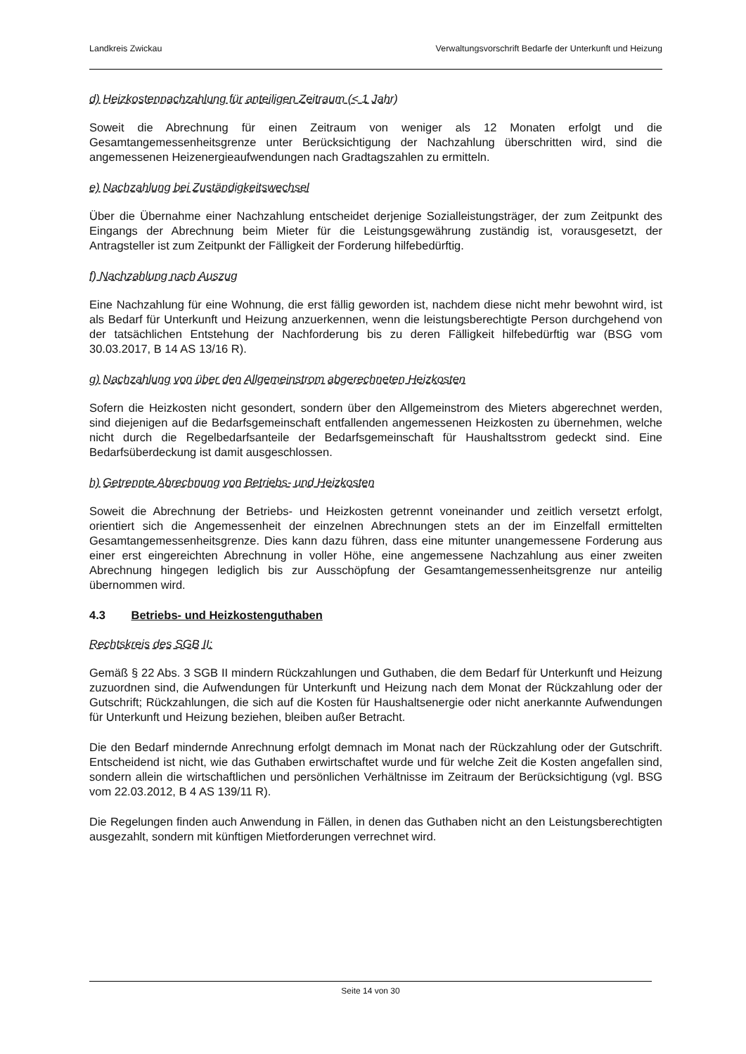Landkreis Zwickau Verwaltungsvorschrift Bedarfe der Unterkunft und Heizung
d) Heizkostennachzahlung für anteiligen Zeitraum (< 1 Jahr)
Soweit die Abrechnung für einen Zeitraum von weniger als 12 Monaten erfolgt und die Gesamtangemessenheitsgrenze unter Berücksichtigung der Nachzahlung überschritten wird, sind die angemessenen Heizenergieaufwendungen nach Gradtagszahlen zu ermitteln.
e) Nachzahlung bei Zuständigkeitswechsel
Über die Übernahme einer Nachzahlung entscheidet derjenige Sozialleistungsträger, der zum Zeitpunkt des Eingangs der Abrechnung beim Mieter für die Leistungsgewährung zuständig ist, vorausgesetzt, der Antragsteller ist zum Zeitpunkt der Fälligkeit der Forderung hilfebedürftig.
f) Nachzahlung nach Auszug
Eine Nachzahlung für eine Wohnung, die erst fällig geworden ist, nachdem diese nicht mehr bewohnt wird, ist als Bedarf für Unterkunft und Heizung anzuerkennen, wenn die leistungsberechtigte Person durchgehend von der tatsächlichen Entstehung der Nachforderung bis zu deren Fälligkeit hilfebedürftig war (BSG vom 30.03.2017, B 14 AS 13/16 R).
g) Nachzahlung von über den Allgemeinstrom abgerechneten Heizkosten
Sofern die Heizkosten nicht gesondert, sondern über den Allgemeinstrom des Mieters abgerechnet werden, sind diejenigen auf die Bedarfsgemeinschaft entfallenden angemessenen Heizkosten zu übernehmen, welche nicht durch die Regelbedarfsanteile der Bedarfsgemeinschaft für Haushaltsstrom gedeckt sind. Eine Bedarfsüberdeckung ist damit ausgeschlossen.
h) Getrennte Abrechnung von Betriebs- und Heizkosten
Soweit die Abrechnung der Betriebs- und Heizkosten getrennt voneinander und zeitlich versetzt erfolgt, orientiert sich die Angemessenheit der einzelnen Abrechnungen stets an der im Einzelfall ermittelten Gesamtangemessenheitsgrenze. Dies kann dazu führen, dass eine mitunter unangemessene Forderung aus einer erst eingereichten Abrechnung in voller Höhe, eine angemessene Nachzahlung aus einer zweiten Abrechnung hingegen lediglich bis zur Ausschöpfung der Gesamtangemessenheitsgrenze nur anteilig übernommen wird.
4.3 Betriebs- und Heizkostenguthaben
Rechtskreis des SGB II:
Gemäß § 22 Abs. 3 SGB II mindern Rückzahlungen und Guthaben, die dem Bedarf für Unterkunft und Heizung zuzuordnen sind, die Aufwendungen für Unterkunft und Heizung nach dem Monat der Rückzahlung oder der Gutschrift; Rückzahlungen, die sich auf die Kosten für Haushaltsenergie oder nicht anerkannte Aufwendungen für Unterkunft und Heizung beziehen, bleiben außer Betracht.
Die den Bedarf mindernde Anrechnung erfolgt demnach im Monat nach der Rückzahlung oder der Gutschrift. Entscheidend ist nicht, wie das Guthaben erwirtschaftet wurde und für welche Zeit die Kosten angefallen sind, sondern allein die wirtschaftlichen und persönlichen Verhältnisse im Zeitraum der Berücksichtigung (vgl. BSG vom 22.03.2012, B 4 AS 139/11 R).
Die Regelungen finden auch Anwendung in Fällen, in denen das Guthaben nicht an den Leistungsberechtigten ausgezahlt, sondern mit künftigen Mietforderungen verrechnet wird.
Seite 14 von 30